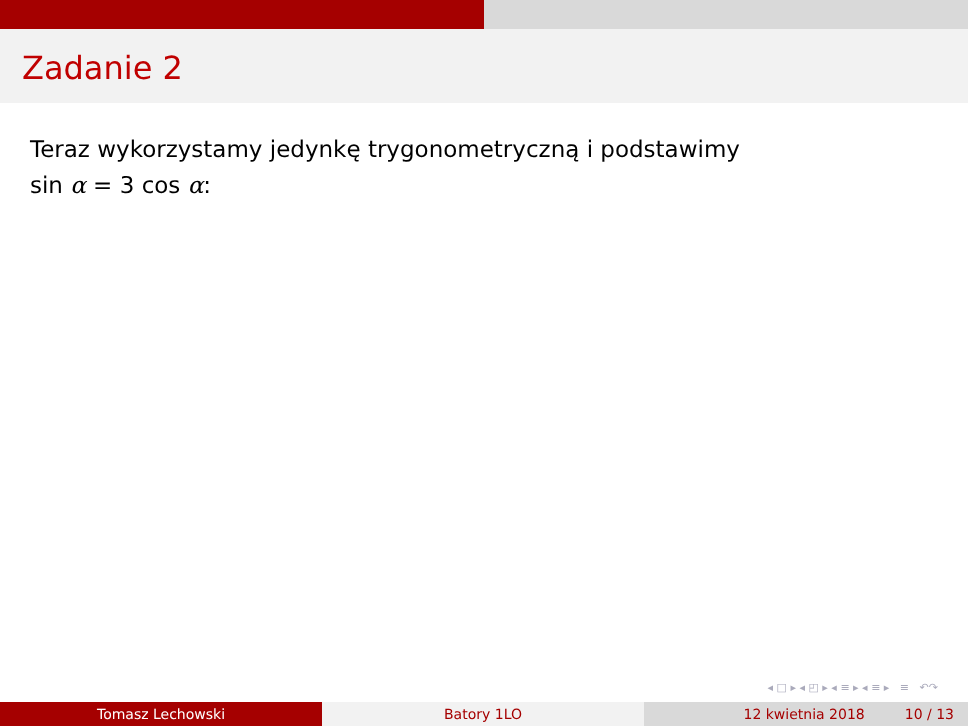Zadanie 2
Teraz wykorzystamy jedynkę trygonometryczną i podstawimy
sin α = 3 cos α:
◂ □ ▸ ◂ ◰ ▸ ◂ ≡ ▸ ◂ ≡ ▸ ≡ ↶↷
Tomasz Lechowski Batory 1LO 12 kwietnia 2018 10 / 13